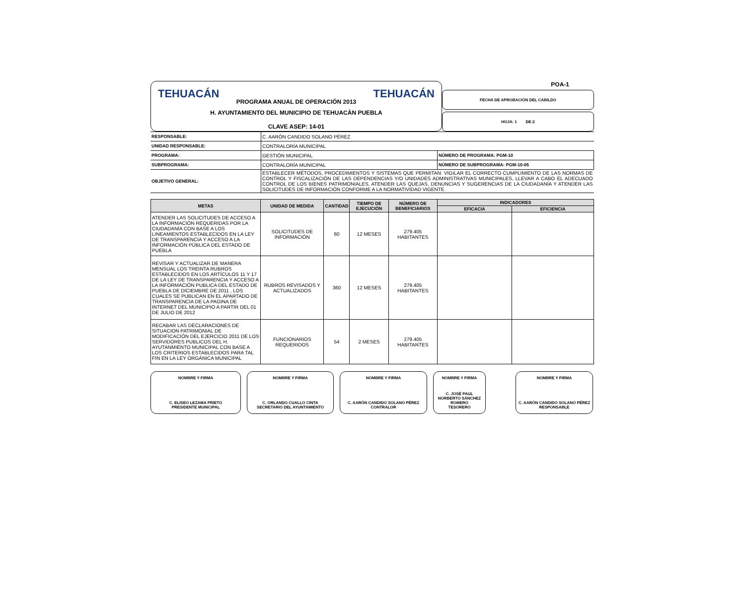TEHUACÁN PROGRAMA ANUAL DE OPERACIÓN 2013 TEHUACÁN
H. AYUNTAMIENTO DEL MUNICIPIO DE TEHUACÀN PUEBLA
CLAVE ASEP: 14-01
POA-1
FECHA DE APROBACIÓN DEL CABILDO
HOJA: 1 DE:2
| RESPONSABLE: | C. AARÓN CANDIDO SOLANO PÉREZ | |
| UNIDAD RESPONSABLE: | CONTRALORÍA MUNICIPAL | |
| PROGRAMA: | GESTIÓN MUNICIPAL | NÚMERO DE PROGRAMA: PGM-10 |
| SUBPROGRAMA: | CONTRALORÍA MUNICIPAL | NÚMERO DE SUBPROGRAMA: PGM-10-05 |
| OBJETIVO GENERAL: | ESTABLECER MÉTODOS, PROCEDIMIENTOS Y SISTEMAS QUE PERMITAN: VIGILAR EL CORRECTO CUMPLIMIENTO DE LAS NORMAS DE CONTROL Y FISCALIZACIÓN DE LAS DEPENDENCIAS Y/O UNIDADES ADMINISTRATIVAS MUNICIPALES, LLEVAR A CABO EL ADECUADO CONTROL DE LOS BIENES PATRIMONIALES, ATENDER LAS QUEJAS, DENUNCIAS Y SUGERENCIAS DE LA CIUDADANÍA Y ATENDER LAS SOLICITUDES DE INFORMACIÓN CONFORME A LA NORMATIVIDAD VIGENTE. | |
| METAS | UNIDAD DE MEDIDA | CANTIDAD | TIEMPO DE EJECUCIÓN | NÚMERO DE BENEFICIARIOS | INDICADORES | |
| --- | --- | --- | --- | --- | --- | --- |
| | | | | | EFICACIA | EFICIENCIA |
| ATENDER LAS SOLICITUDES DE ACCESO A LA INFORMACIÓN REQUERIDAS POR LA CIUDADANÍA CON BASE A LOS LINEAMIENTOS ESTABLECIDOS EN LA LEY DE TRANSPARENCIA Y ACCESO A LA INFORMACIÓN PÚBLICA DEL ESTADO DE PUEBLA | SOLICITUDES DE INFORMACIÓN | 60 | 12 MESES | 279.405 HABITANTES | | |
| REVISAR Y ACTUALIZAR DE MANERA MENSUAL LOS TREINTA RUBROS ESTABLECIDOS EN LOS ARTÍCULOS 11 Y 17 DE LA LEY DE TRANSPARENCIA Y ACCESO A LA INFORMACIÓN PUBLICA DEL ESTADO DE PUEBLA DE DICIEMBRE DE 2011 , LOS CUALES SE PUBLICAN EN EL APARTADO DE TRANSPARENCIA DE LA PAGINA DE INTERNET DEL MUNICIPIO A PARTIR DEL 01 DE JULIO DE 2012 | RUBROS REVISADOS Y ACTUALIZADOS | 360 | 12 MESES | 279.405 HABITANTES | | |
| RECABAR LAS DECLARACIONES DE SITUACION PATRIMONIAL DE MODIFICACIÓN DEL EJERCICIO 2011 DE LOS SERVIDORES PUBLICOS DEL H. AYUTANMIENTO MUNICIPAL CON BASE A LOS CRITERIOS ESTABLECIDOS PARA TAL FIN EN LA LEY ORGÁNICA MUNICIPAL | FUNCIONARIOS REQUERIDOS | 54 | 2 MESES | 279.405 HABITANTES | | |
NOMBRE Y FIRMA
C. ELISEO LEZAMA PRIETO
PRESIDENTE MUNICIPAL
NOMBRE Y FIRMA
C. ORLANDO CUALLO CINTA
SECRETARIO DEL AYUNTAMIENTO
NOMBRE Y FIRMA
C. AARÓN CANDIDO SOLANO PÉREZ
CONTRALOR
NOMBRE Y FIRMA
C. JOSÉ PAUL NORBERTO SÁNCHEZ ROMERO
TESORERO
NOMBRE Y FIRMA
C. AARÓN CANDIDO SOLANO PÉREZ
RESPONSABLE